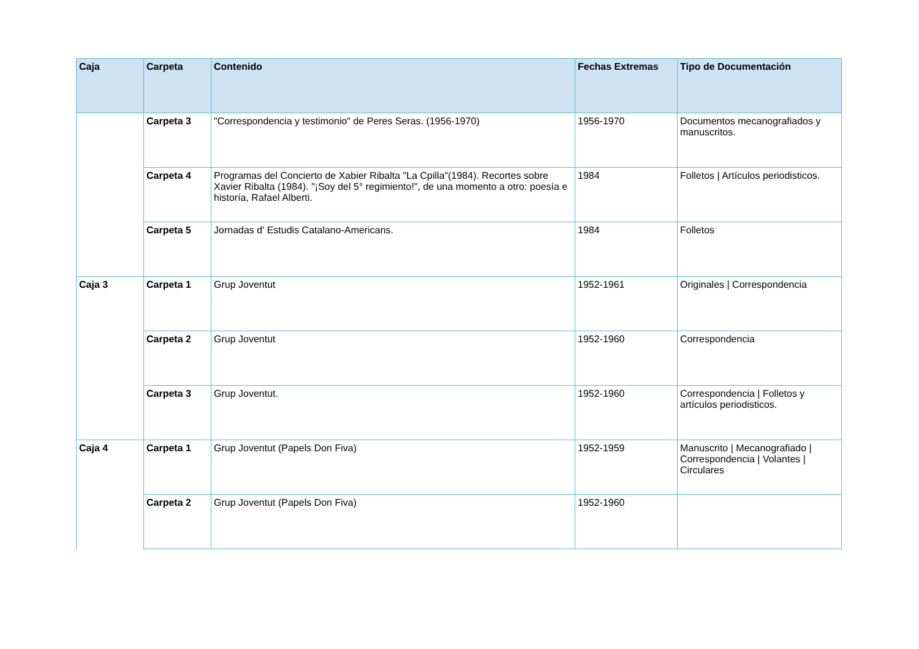| Caja | Carpeta | Contenido | Fechas Extremas | Tipo de Documentación |
| --- | --- | --- | --- | --- |
| | Carpeta 3 | "Correspondencia y testimonio" de Peres Seras. (1956-1970) | 1956-1970 | Documentos mecanografiados y manuscritos. |
| | Carpeta 4 | Programas del Concierto de Xabier Ribalta "La Cpilla"(1984). Recortes sobre Xavier Ribalta (1984). "¡Soy del 5° regimiento!", de una momento a otro: poesía e historía, Rafael Alberti. | 1984 | Folletos / Artículos periodisticos. |
| | Carpeta 5 | Jornadas d' Estudis Catalano-Americans. | 1984 | Folletos |
| Caja 3 | Carpeta 1 | Grup Joventut | 1952-1961 | Originales / Correspondencia |
| | Carpeta 2 | Grup Joventut | 1952-1960 | Correspondencia |
| | Carpeta 3 | Grup Joventut. | 1952-1960 | Correspondencia / Folletos y artículos periodisticos. |
| Caja 4 | Carpeta 1 | Grup Joventut (Papels Don Fiva) | 1952-1959 | Manuscrito / Mecanografiado / Correspondencia / Volantes / Circulares |
| | Carpeta 2 | Grup Joventut (Papels Don Fiva) | 1952-1960 | |